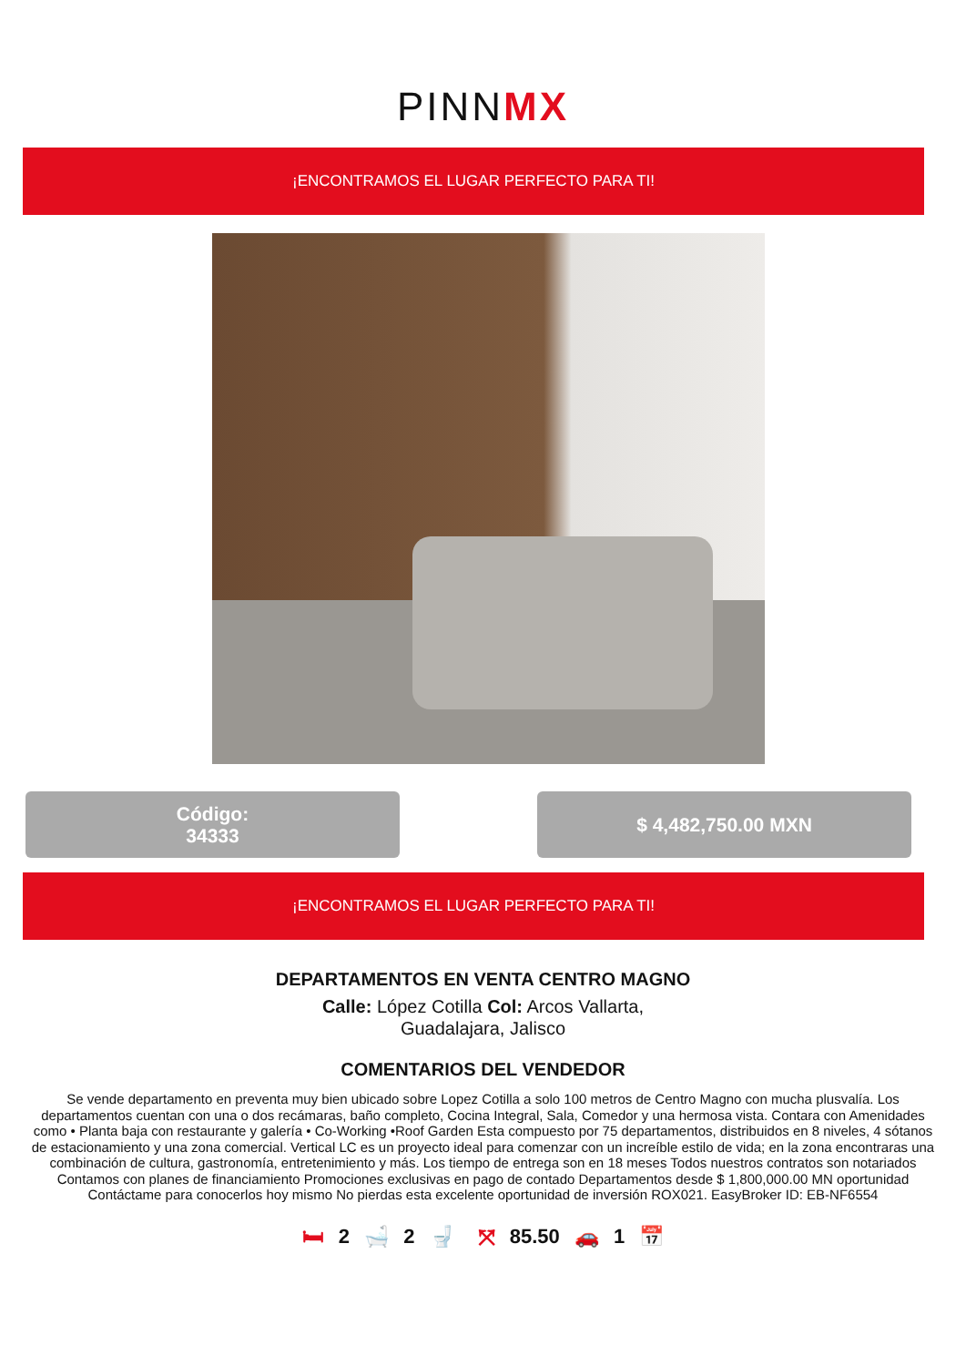PINNMX
¡ENCONTRAMOS EL LUGAR PERFECTO PARA TI!
Código:
34333
$ 4,482,750.00 MXN
¡ENCONTRAMOS EL LUGAR PERFECTO PARA TI!
DEPARTAMENTOS EN VENTA CENTRO MAGNO
Calle: López Cotilla Col: Arcos Vallarta,
Guadalajara, Jalisco
COMENTARIOS DEL VENDEDOR
Se vende departamento en preventa muy bien ubicado sobre Lopez Cotilla a solo 100 metros de Centro Magno con mucha plusvalía. Los departamentos cuentan con una o dos recámaras, baño completo, Cocina Integral, Sala, Comedor y una hermosa vista. Contara con Amenidades como • Planta baja con restaurante y galería • Co-Working •Roof Garden Esta compuesto por 75 departamentos, distribuidos en 8 niveles, 4 sótanos de estacionamiento y una zona comercial. Vertical LC es un proyecto ideal para comenzar con un increíble estilo de vida; en la zona encontraras una combinación de cultura, gastronomía, entretenimiento y más. Los tiempo de entrega son en 18 meses Todos nuestros contratos son notariados Contamos con planes de financiamiento Promociones exclusivas en pago de contado Departamentos desde $ 1,800,000.00 MN oportunidad Contáctame para conocerlos hoy mismo No pierdas esta excelente oportunidad de inversión ROX021. EasyBroker ID: EB-NF6554
🛏 2 🛁 2 🚽 ⤧ 85.50 🚗 1 📅